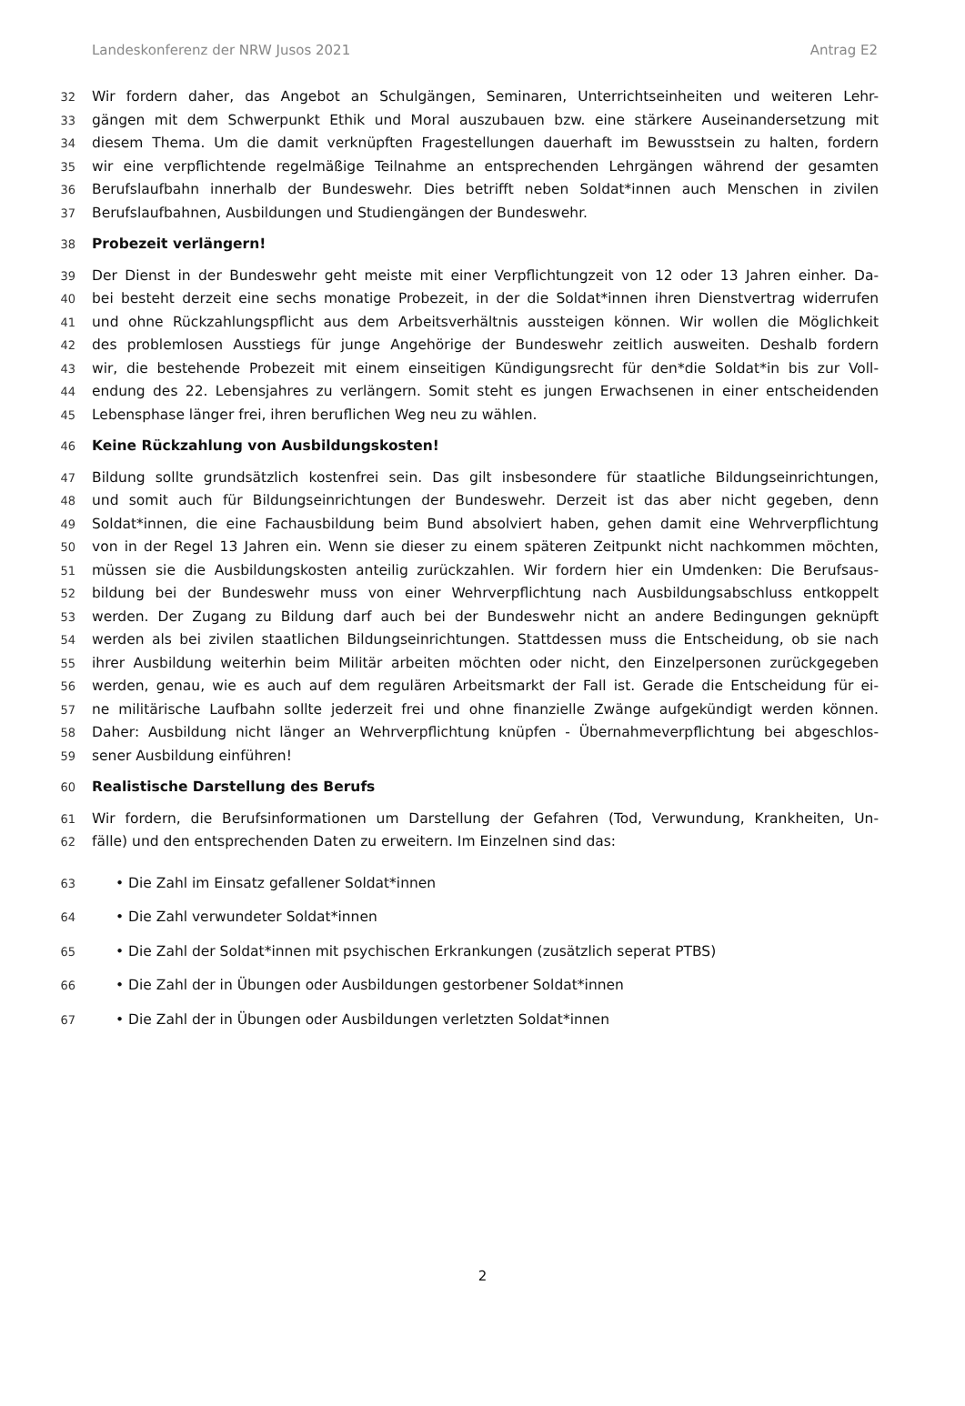Landeskonferenz der NRW Jusos 2021 Antrag E2
32 Wir fordern daher, das Angebot an Schulgängen, Seminaren, Unterrichtseinheiten und weiteren Lehr-
33 gängen mit dem Schwerpunkt Ethik und Moral auszubauen bzw. eine stärkere Auseinandersetzung mit
34 diesem Thema. Um die damit verknüpften Fragestellungen dauerhaft im Bewusstsein zu halten, fordern
35 wir eine verpflichtende regelmäßige Teilnahme an entsprechenden Lehrgängen während der gesamten
36 Berufslaufbahn innerhalb der Bundeswehr. Dies betrifft neben Soldat*innen auch Menschen in zivilen
37 Berufslaufbahnen, Ausbildungen und Studiengängen der Bundeswehr.
38 Probezeit verlängern!
39 Der Dienst in der Bundeswehr geht meiste mit einer Verpflichtungzeit von 12 oder 13 Jahren einher. Da-
40 bei besteht derzeit eine sechs monatige Probezeit, in der die Soldat*innen ihren Dienstvertrag widerrufen
41 und ohne Rückzahlungspflicht aus dem Arbeitsverhältnis aussteigen können. Wir wollen die Möglichkeit
42 des problemlosen Ausstiegs für junge Angehörige der Bundeswehr zeitlich ausweiten. Deshalb fordern
43 wir, die bestehende Probezeit mit einem einseitigen Kündigungsrecht für den*die Soldat*in bis zur Voll-
44 endung des 22. Lebensjahres zu verlängern. Somit steht es jungen Erwachsenen in einer entscheidenden
45 Lebensphase länger frei, ihren beruflichen Weg neu zu wählen.
46 Keine Rückzahlung von Ausbildungskosten!
47 Bildung sollte grundsätzlich kostenfrei sein. Das gilt insbesondere für staatliche Bildungseinrichtungen,
48 und somit auch für Bildungseinrichtungen der Bundeswehr. Derzeit ist das aber nicht gegeben, denn
49 Soldat*innen, die eine Fachausbildung beim Bund absolviert haben, gehen damit eine Wehrverpflichtung
50 von in der Regel 13 Jahren ein. Wenn sie dieser zu einem späteren Zeitpunkt nicht nachkommen möchten,
51 müssen sie die Ausbildungskosten anteilig zurückzahlen. Wir fordern hier ein Umdenken: Die Berufsaus-
52 bildung bei der Bundeswehr muss von einer Wehrverpflichtung nach Ausbildungsabschluss entkoppelt
53 werden. Der Zugang zu Bildung darf auch bei der Bundeswehr nicht an andere Bedingungen geknüpft
54 werden als bei zivilen staatlichen Bildungseinrichtungen. Stattdessen muss die Entscheidung, ob sie nach
55 ihrer Ausbildung weiterhin beim Militär arbeiten möchten oder nicht, den Einzelpersonen zurückgegeben
56 werden, genau, wie es auch auf dem regulären Arbeitsmarkt der Fall ist. Gerade die Entscheidung für ei-
57 ne militärische Laufbahn sollte jederzeit frei und ohne finanzielle Zwänge aufgekündigt werden können.
58 Daher: Ausbildung nicht länger an Wehrverpflichtung knüpfen - Übernahmeverpflichtung bei abgeschlos-
59 sener Ausbildung einführen!
60 Realistische Darstellung des Berufs
61 Wir fordern, die Berufsinformationen um Darstellung der Gefahren (Tod, Verwundung, Krankheiten, Un-
62 fälle) und den entsprechenden Daten zu erweitern. Im Einzelnen sind das:
63 • Die Zahl im Einsatz gefallener Soldat*innen
64 • Die Zahl verwundeter Soldat*innen
65 • Die Zahl der Soldat*innen mit psychischen Erkrankungen (zusätzlich seperat PTBS)
66 • Die Zahl der in Übungen oder Ausbildungen gestorbener Soldat*innen
67 • Die Zahl der in Übungen oder Ausbildungen verletzten Soldat*innen
2